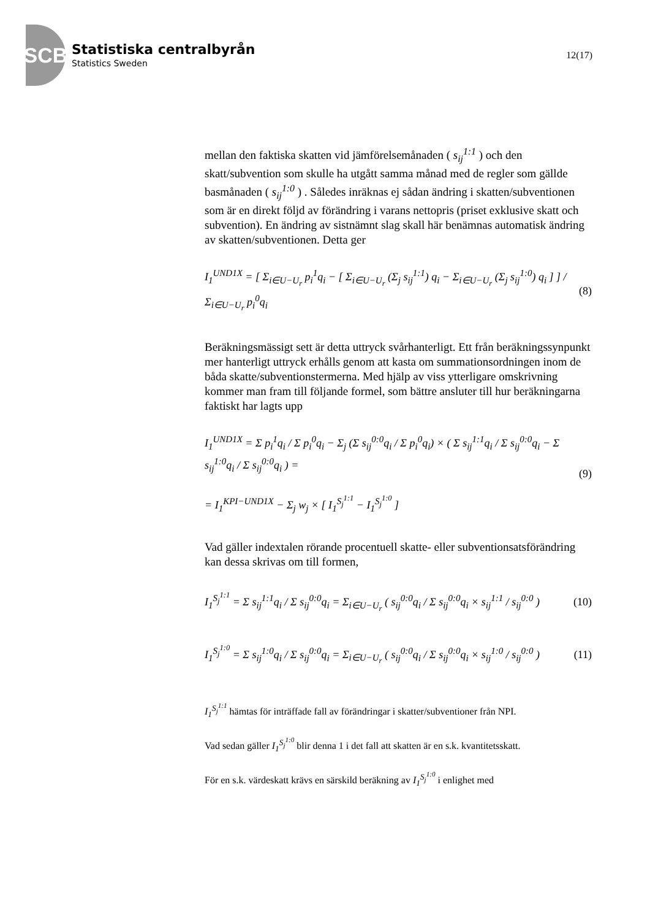SCB
Statistiska centralbyrån
Statistics Sweden
12(17)
mellan den faktiska skatten vid jämförelsemånaden ( s<sub>ij</sub><sup>1:1</sup> ) och den skatt/subvention som skulle ha utgått samma månad med de regler som gällde basmånaden ( s<sub>ij</sub><sup>1:0</sup> ) . Således inräknas ej sådan ändring i skatten/subventionen som är en direkt följd av förändring i varans nettopris (priset exklusive skatt och subvention). En ändring av sistnämnt slag skall här benämnas automatisk ändring av skatten/subventionen. Detta ger
I<sub>1</sub><sup>UND1X</sup> = [ Σ<sub>i∈U−U<sub>r</sub></sub> p<sub>i</sub><sup>1</sup>q<sub>i</sub> − [ Σ<sub>i∈U−U<sub>r</sub></sub> (Σ<sub>j</sub> s<sub>ij</sub><sup>1:1</sup>) q<sub>i</sub> − Σ<sub>i∈U−U<sub>r</sub></sub> (Σ<sub>j</sub> s<sub>ij</sub><sup>1:0</sup>) q<sub>i</sub> ] ] / Σ<sub>i∈U−U<sub>r</sub></sub> p<sub>i</sub><sup>0</sup>q<sub>i</sub>
(8)
Beräkningsmässigt sett är detta uttryck svårhanterligt. Ett från beräkningssynpunkt mer hanterligt uttryck erhålls genom att kasta om summationsordningen inom de båda skatte/subventionstermerna. Med hjälp av viss ytterligare omskrivning kommer man fram till följande formel, som bättre ansluter till hur beräkningarna faktiskt har lagts upp
I<sub>1</sub><sup>UND1X</sup> = Σ p<sub>i</sub><sup>1</sup>q<sub>i</sub> / Σ p<sub>i</sub><sup>0</sup>q<sub>i</sub> − Σ<sub>j</sub> (Σ s<sub>ij</sub><sup>0:0</sup>q<sub>i</sub> / Σ p<sub>i</sub><sup>0</sup>q<sub>i</sub>) × ( Σ s<sub>ij</sub><sup>1:1</sup>q<sub>i</sub> / Σ s<sub>ij</sub><sup>0:0</sup>q<sub>i</sub> − Σ s<sub>ij</sub><sup>1:0</sup>q<sub>i</sub> / Σ s<sub>ij</sub><sup>0:0</sup>q<sub>i</sub> ) =
= I<sub>1</sub><sup>KPI−UND1X</sup> − Σ<sub>j</sub> w<sub>j</sub> × [ I<sub>1</sub><sup>S<sub>j</sub><sup>1:1</sup></sup> − I<sub>1</sub><sup>S<sub>j</sub><sup>1:0</sup></sup> ]
(9)
Vad gäller indextalen rörande procentuell skatte- eller subventionsatsförändring kan dessa skrivas om till formen,
I<sub>1</sub><sup>S<sub>j</sub><sup>1:1</sup></sup> = Σ s<sub>ij</sub><sup>1:1</sup>q<sub>i</sub> / Σ s<sub>ij</sub><sup>0:0</sup>q<sub>i</sub> = Σ<sub>i∈U−U<sub>r</sub></sub> ( s<sub>ij</sub><sup>0:0</sup>q<sub>i</sub> / Σ s<sub>ij</sub><sup>0:0</sup>q<sub>i</sub> × s<sub>ij</sub><sup>1:1</sup> / s<sub>ij</sub><sup>0:0</sup> )
(10)
I<sub>1</sub><sup>S<sub>j</sub><sup>1:0</sup></sup> = Σ s<sub>ij</sub><sup>1:0</sup>q<sub>i</sub> / Σ s<sub>ij</sub><sup>0:0</sup>q<sub>i</sub> = Σ<sub>i∈U−U<sub>r</sub></sub> ( s<sub>ij</sub><sup>0:0</sup>q<sub>i</sub> / Σ s<sub>ij</sub><sup>0:0</sup>q<sub>i</sub> × s<sub>ij</sub><sup>1:0</sup> / s<sub>ij</sub><sup>0:0</sup> )
(11)
I<sub>1</sub><sup>S<sub>j</sub><sup>1:1</sup></sup> hämtas för inträffade fall av förändringar i skatter/subventioner från NPI.
Vad sedan gäller I<sub>1</sub><sup>S<sub>j</sub><sup>1:0</sup></sup> blir denna 1 i det fall att skatten är en s.k. kvantitetsskatt.
För en s.k. värdeskatt krävs en särskild beräkning av I<sub>1</sub><sup>S<sub>j</sub><sup>1:0</sup></sup> i enlighet med